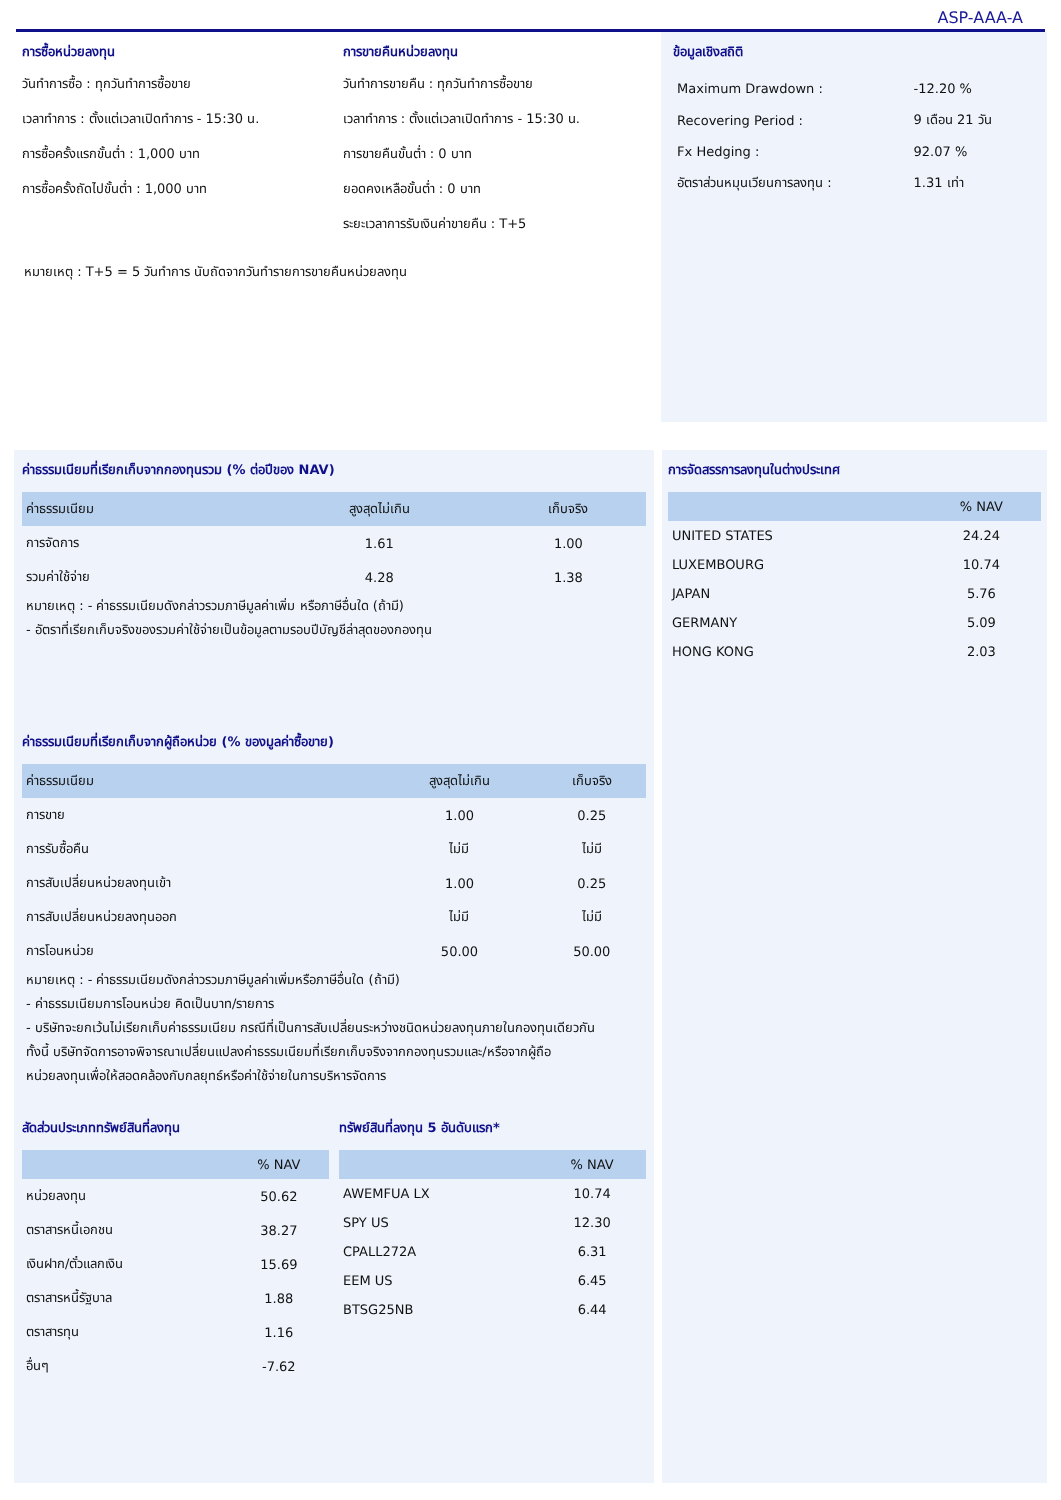ASP-AAA-A
การซื้อหน่วยลงทุน
วันทำการซื้อ : ทุกวันทำการซื้อขาย
เวลาทำการ : ตั้งแต่เวลาเปิดทำการ - 15:30 น.
การซื้อครั้งแรกขั้นต่ำ : 1,000 บาท
การซื้อครั้งถัดไปขั้นต่ำ : 1,000 บาท
การขายคืนหน่วยลงทุน
วันทำการขายคืน : ทุกวันทำการซื้อขาย
เวลาทำการ : ตั้งแต่เวลาเปิดทำการ - 15:30 น.
การขายคืนขั้นต่ำ : 0 บาท
ยอดคงเหลือขั้นต่ำ : 0 บาท
ระยะเวลาการรับเงินค่าขายคืน : T+5
ข้อมูลเชิงสถิติ
| Maximum Drawdown : | -12.20 % |
| Recovering Period : | 9 เดือน 21 วัน |
| Fx Hedging : | 92.07 % |
| อัตราส่วนหมุนเวียนการลงทุน : | 1.31 เท่า |
หมายเหตุ : T+5 = 5 วันทำการ นับถัดจากวันทำรายการขายคืนหน่วยลงทุน
ค่าธรรมเนียมที่เรียกเก็บจากกองทุนรวม (% ต่อปีของ NAV)
| ค่าธรรมเนียม | สูงสุดไม่เกิน | เก็บจริง |
| --- | --- | --- |
| การจัดการ | 1.61 | 1.00 |
| รวมค่าใช้จ่าย | 4.28 | 1.38 |
หมายเหตุ : - ค่าธรรมเนียมดังกล่าวรวมภาษีมูลค่าเพิ่ม หรือภาษีอื่นใด (ถ้ามี)
- อัตราที่เรียกเก็บจริงของรวมค่าใช้จ่ายเป็นข้อมูลตามรอบปีบัญชีล่าสุดของกองทุน
ค่าธรรมเนียมที่เรียกเก็บจากผู้ถือหน่วย (% ของมูลค่าซื้อขาย)
| ค่าธรรมเนียม | สูงสุดไม่เกิน | เก็บจริง |
| --- | --- | --- |
| การขาย | 1.00 | 0.25 |
| การรับซื้อคืน | ไม่มี | ไม่มี |
| การสับเปลี่ยนหน่วยลงทุนเข้า | 1.00 | 0.25 |
| การสับเปลี่ยนหน่วยลงทุนออก | ไม่มี | ไม่มี |
| การโอนหน่วย | 50.00 | 50.00 |
หมายเหตุ : - ค่าธรรมเนียมดังกล่าวรวมภาษีมูลค่าเพิ่มหรือภาษีอื่นใด (ถ้ามี)
- ค่าธรรมเนียมการโอนหน่วย คิดเป็นบาท/รายการ
- บริษัทจะยกเว้นไม่เรียกเก็บค่าธรรมเนียม กรณีที่เป็นการสับเปลี่ยนระหว่างชนิดหน่วยลงทุนภายในกองทุนเดียวกัน
ทั้งนี้ บริษัทจัดการอาจพิจารณาเปลี่ยนแปลงค่าธรรมเนียมที่เรียกเก็บจริงจากกองทุนรวมและ/หรือจากผู้ถือ
หน่วยลงทุนเพื่อให้สอดคล้องกับกลยุทธ์หรือค่าใช้จ่ายในการบริหารจัดการ
สัดส่วนประเภททรัพย์สินที่ลงทุน
| | % NAV |
| --- | --- |
| หน่วยลงทุน | 50.62 |
| ตราสารหนี้เอกชน | 38.27 |
| เงินฝาก/ตั๋วแลกเงิน | 15.69 |
| ตราสารหนี้รัฐบาล | 1.88 |
| ตราสารทุน | 1.16 |
| อื่นๆ | -7.62 |
ทรัพย์สินที่ลงทุน 5 อันดับแรก*
| | % NAV |
| --- | --- |
| AWEMFUA LX | 10.74 |
| SPY US | 12.30 |
| CPALL272A | 6.31 |
| EEM US | 6.45 |
| BTSG25NB | 6.44 |
การจัดสรรการลงทุนในต่างประเทศ
| | % NAV |
| --- | --- |
| UNITED STATES | 24.24 |
| LUXEMBOURG | 10.74 |
| JAPAN | 5.76 |
| GERMANY | 5.09 |
| HONG KONG | 2.03 |